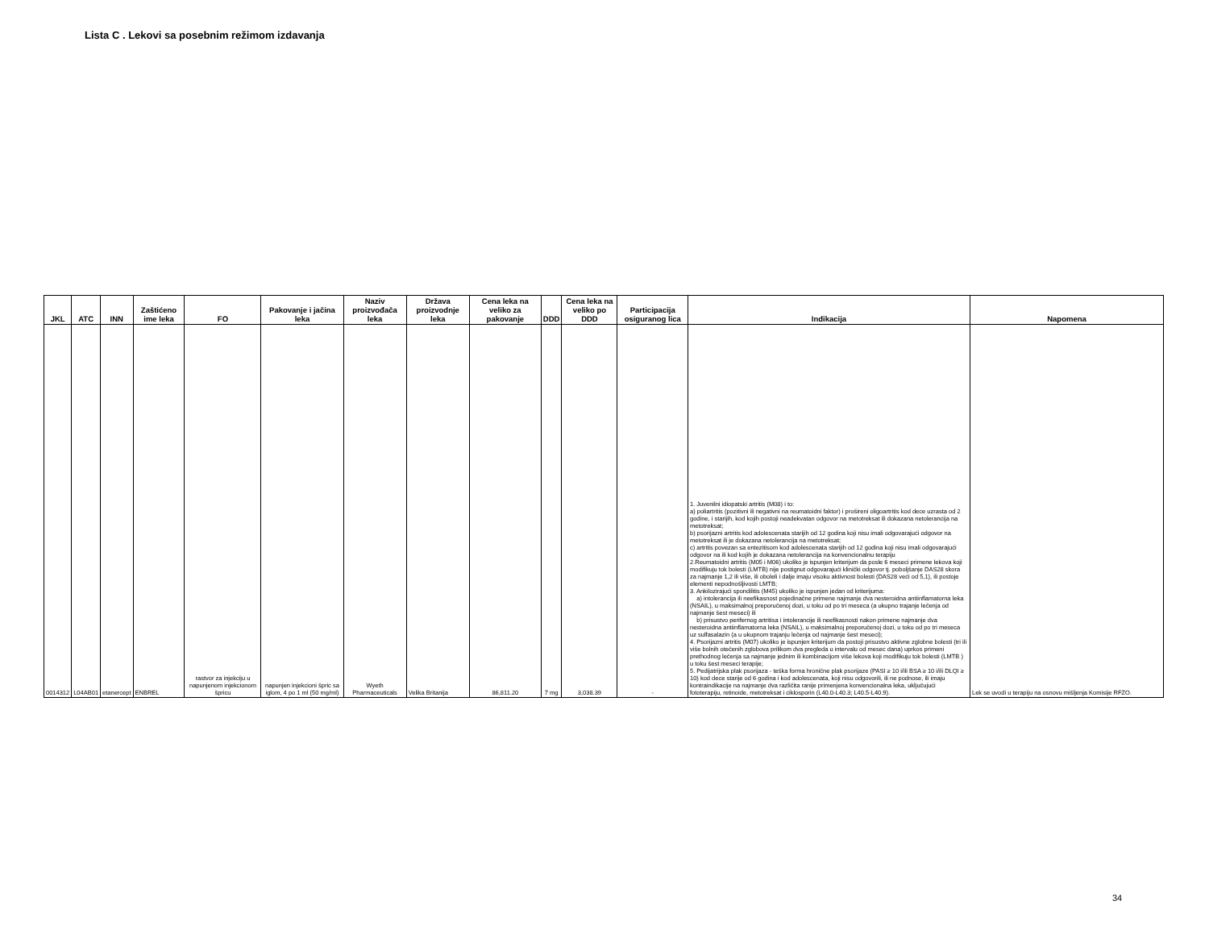Lista C . Lekovi sa posebnim režimom izdavanja
| JKL | ATC | INN | Zaštićeno ime leka | FO | Pakovanje i jačina leka | Naziv proizvođača leka | Država proizvodnje leka | Cena leka na veliko za pakovanje | DDD | Cena leka na veliko po DDD | Participacija osiguranog lica | Indikacija | Napomena |
| --- | --- | --- | --- | --- | --- | --- | --- | --- | --- | --- | --- | --- | --- |
| 0014312 | L04AB01 | etanercept | ENBREL | rastvor za injekciju u napunjenom injekcionom špricu | napunjen injekcioni špric sa iglom, 4 po 1 ml (50 mg/ml) | Wyeth Pharmaceuticals | Velika Britanija | 86,811.20 | 7 mg | 3,038.39 | - | 1. Juvenilni idiopatski artritis (M08) i to: a) poliartritis (pozitivni ili negativni na reumatoidni faktor) i prošireni oligoartritis kod dece uzrasta od 2 godine, i starijih, kod kojih postoji neadekvatan odgovor na metotreksat ili dokazana netolerancija na metotreksat; b) psorijazni artritis kod adolescenata starijih od 12 godina koji nisu imali odgovarajući odgovor na metotreksat ili je dokazana netolerancija na metotreksat; c) artritis povezan sa entezitisom kod adolescenata starijih od 12 godina koji nisu imali odgovarajući odgovor na ili kod kojih je dokazana netolerancija na konvencionalnu terapiju 2.Reumatoidni artritis (M05 i M06) ukoliko je ispunjen kriterijum da posle 6 meseci primene lekova koji modifikuju tok bolesti (LMTB) nije postignut odgovarajući klinički odgovor tj. poboljšanje DAS28 skora za najmanje 1,2 ili više, ili oboleli i dalje imaju visoku aktivnost bolesti (DAS28 veći od 5,1), ili postoje elementi nepodnošljivosti LMTB; 3. Ankilozirajući spondilitis (M45) ukoliko je ispunjen jedan od kriterijuma: a) intolerancija ili neefikasnost pojedinačne primene najmanje dva nesteroidna antiinflamatorna leka (NSAIL), u maksimalnoj preporučenoj dozi, u toku od po tri meseca (a ukupno trajanje lečenja od najmanje šest meseci) ili b) prisustvo perifernog artritisa i intolerancije ili neefikasnosti nakon primene najmanje dva nesteroidna antiinflamatorna leka (NSAIL), u maksimalnoj preporučenoj dozi, u toku od po tri meseca uz sulfasalazin (a u ukupnom trajanju lečenja od najmanje šest meseci); 4. Psorijazni artritis (M07) ukoliko je ispunjen kriterijum da postoji prisustvo aktivne zglobne bolesti (tri ili više bolnih otečenih zglobova prilikom dva pregleda u intervalu od mesec dana) uprkos primeni prethodnog lečenja sa najmanje jednim ili kombinacijom više lekova koji modifikuju tok bolesti (LMTB ) u toku šest meseci terapije; 5. Pedijatrijska plak psorijaza - teška forma hronične plak psorijaze (PASI ≥ 10 i/ili BSA ≥ 10 i/ili DLQI ≥ 10) kod dece starije od 6 godina i kod adolescenata, koji nisu odgovorili, ili ne podnose, ili imaju kontraindikacije na najmanje dva različita ranije primenjena konvencionalna leka, uključujući fototerapiju, retinoide, metotreksat i ciklosporin (L40.0-L40.3; L40.5-L40.9). | Lek se uvodi u terapiju na osnovu mišljenja Komisije RFZO. |
34